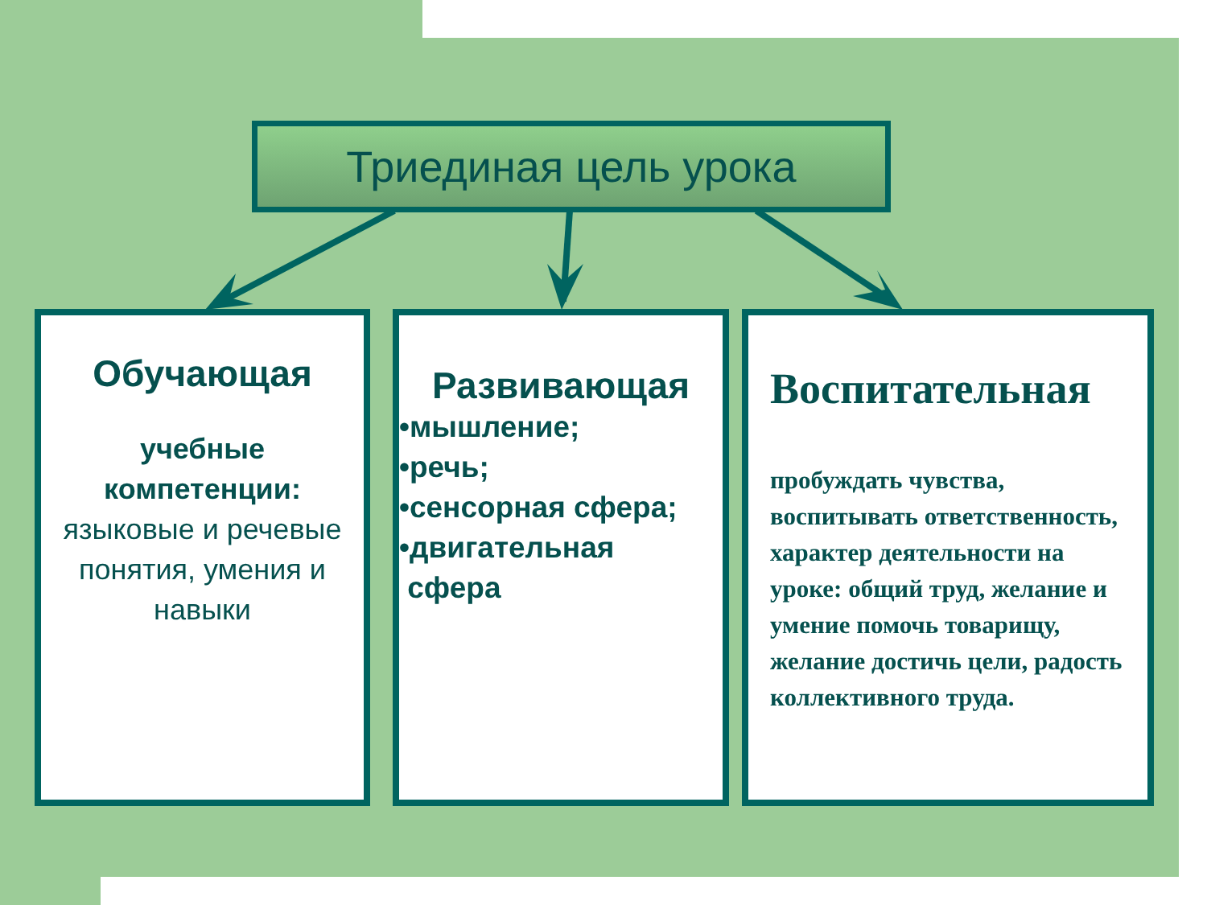Триединая цель урока
Обучающая
учебные компетенции:
языковые и речевые понятия, умения и навыки
Развивающая
•мышление;
•речь;
•сенсорная сфера;
•двигательная
сфера
Воспитательная
пробуждать чувства, воспитывать ответственность, характер деятельности на уроке: общий труд, желание и умение помочь товарищу, желание достичь цели, радость коллективного труда.